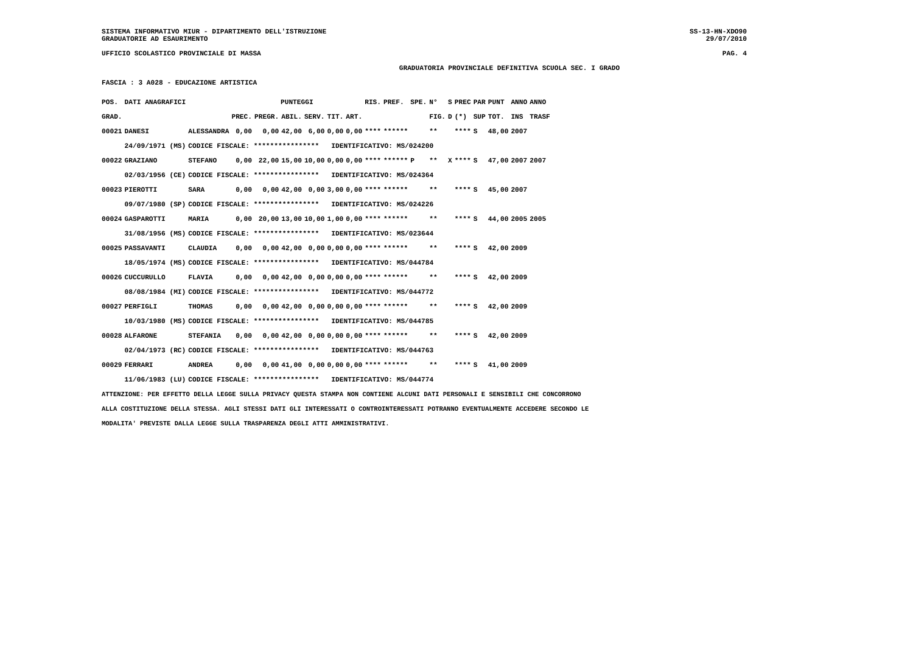SISTEMA INFORMATIVO MIUR - DIPARTIMENTO DELL'ISTRUZIONE SS-13-HN-XDO90
GRADUATORIE AD ESAURIMENTO 29/07/2010
UFFICIO SCOLASTICO PROVINCIALE DI MASSA PAG. 4
GRADUATORIA PROVINCIALE DEFINITIVA SCUOLA SEC. I GRADO
FASCIA : 3 A028 - EDUCAZIONE ARTISTICA
| POS. | DATI ANAGRAFICI | | PUNTEGGI | | | | | | RIS. | PREF. | SPE. | N° | S | PREC | PAR | PUNT | ANNO | ANNO |
| --- | --- | --- | --- | --- | --- | --- | --- | --- | --- | --- | --- | --- | --- | --- | --- | --- | --- | --- |
| GRAD. | | | PREC. | PREGR. | ABIL. | SERV. | TIT. | ART. | | | | FIG. | D | (*) | SUP | TOT. | INS | TRASF |
| 00021 | DANESI | ALESSANDRA | 0,00 | 0,00 | 42,00 | 6,00 | 0,00 | 0,00 | **** | ****** | | ** | | **** | S | 48,00 | 2007 | |
| | 24/09/1971 (MS) | CODICE FISCALE: **************** IDENTIFICATIVO: MS/024200 | | | | | | | | | | | | | | | | |
| 00022 | GRAZIANO | STEFANO | 0,00 | 22,00 | 15,00 | 10,00 | 0,00 | 0,00 | **** | ****** | P | ** | X | **** | S | 47,00 | 2007 | 2007 |
| | 02/03/1956 (CE) | CODICE FISCALE: **************** IDENTIFICATIVO: MS/024364 | | | | | | | | | | | | | | | | |
| 00023 | PIEROTTI | SARA | 0,00 | 0,00 | 42,00 | 0,00 | 3,00 | 0,00 | **** | ****** | | ** | | **** | S | 45,00 | 2007 | |
| | 09/07/1980 (SP) | CODICE FISCALE: **************** IDENTIFICATIVO: MS/024226 | | | | | | | | | | | | | | | | |
| 00024 | GASPAROTTI | MARIA | 0,00 | 20,00 | 13,00 | 10,00 | 1,00 | 0,00 | **** | ****** | | ** | | **** | S | 44,00 | 2005 | 2005 |
| | 31/08/1956 (MS) | CODICE FISCALE: **************** IDENTIFICATIVO: MS/023644 | | | | | | | | | | | | | | | | |
| 00025 | PASSAVANTI | CLAUDIA | 0,00 | 0,00 | 42,00 | 0,00 | 0,00 | 0,00 | **** | ****** | | ** | | **** | S | 42,00 | 2009 | |
| | 18/05/1974 (MS) | CODICE FISCALE: **************** IDENTIFICATIVO: MS/044784 | | | | | | | | | | | | | | | | |
| 00026 | CUCCURULLO | FLAVIA | 0,00 | 0,00 | 42,00 | 0,00 | 0,00 | 0,00 | **** | ****** | | ** | | **** | S | 42,00 | 2009 | |
| | 08/08/1984 (MI) | CODICE FISCALE: **************** IDENTIFICATIVO: MS/044772 | | | | | | | | | | | | | | | | |
| 00027 | PERFIGLI | THOMAS | 0,00 | 0,00 | 42,00 | 0,00 | 0,00 | 0,00 | **** | ****** | | ** | | **** | S | 42,00 | 2009 | |
| | 10/03/1980 (MS) | CODICE FISCALE: **************** IDENTIFICATIVO: MS/044785 | | | | | | | | | | | | | | | | |
| 00028 | ALFARONE | STEFANIA | 0,00 | 0,00 | 42,00 | 0,00 | 0,00 | 0,00 | **** | ****** | | ** | | **** | S | 42,00 | 2009 | |
| | 02/04/1973 (RC) | CODICE FISCALE: **************** IDENTIFICATIVO: MS/044763 | | | | | | | | | | | | | | | | |
| 00029 | FERRARI | ANDREA | 0,00 | 0,00 | 41,00 | 0,00 | 0,00 | 0,00 | **** | ****** | | ** | | **** | S | 41,00 | 2009 | |
| | 11/06/1983 (LU) | CODICE FISCALE: **************** IDENTIFICATIVO: MS/044774 | | | | | | | | | | | | | | | | |
ATTENZIONE: PER EFFETTO DELLA LEGGE SULLA PRIVACY QUESTA STAMPA NON CONTIENE ALCUNI DATI PERSONALI E SENSIBILI CHE CONCORRONO
ALLA COSTITUZIONE DELLA STESSA. AGLI STESSI DATI GLI INTERESSATI O CONTROINTERESSATI POTRANNO EVENTUALMENTE ACCEDERE SECONDO LE
MODALITA' PREVISTE DALLA LEGGE SULLA TRASPARENZA DEGLI ATTI AMMINISTRATIVI.